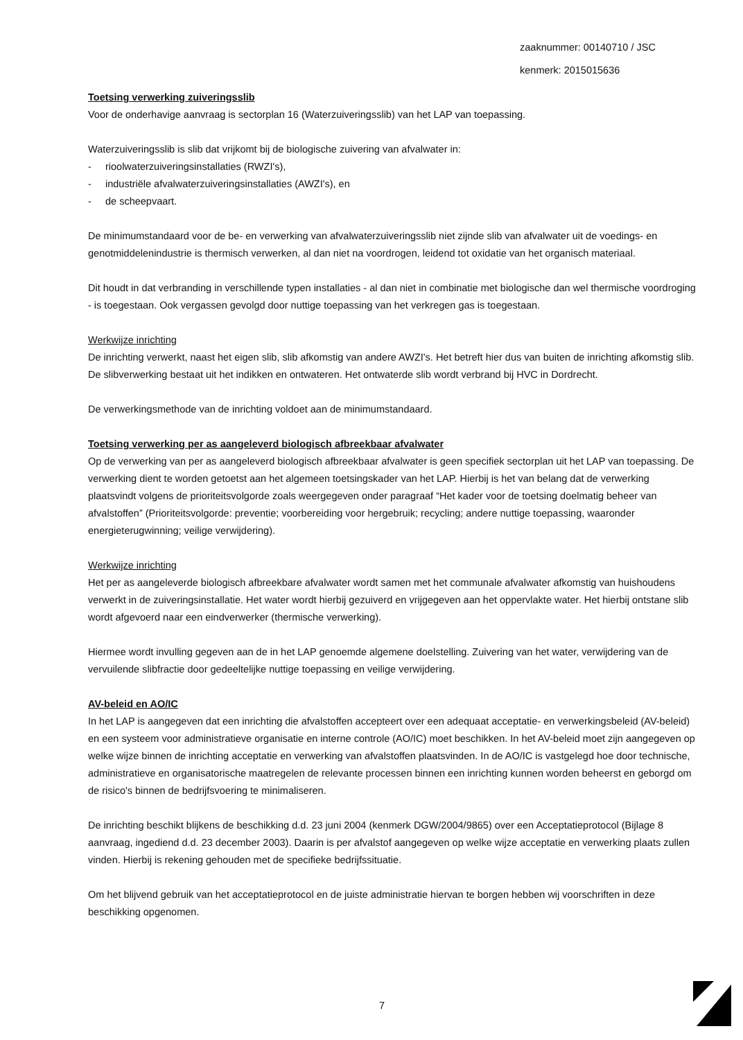zaaknummer: 00140710 / JSC
kenmerk: 2015015636
Toetsing verwerking zuiveringsslib
Voor de onderhavige aanvraag is sectorplan 16 (Waterzuiveringsslib) van het LAP van toepassing.
Waterzuiveringsslib is slib dat vrijkomt bij de biologische zuivering van afvalwater in:
- rioolwaterzuiveringsinstallaties (RWZI's),
- industriële afvalwaterzuiveringsinstallaties (AWZI's), en
- de scheepvaart.
De minimumstandaard voor de be- en verwerking van afvalwaterzuiveringsslib niet zijnde slib van afvalwater uit de voedings- en genotmiddelenindustrie is thermisch verwerken, al dan niet na voordrogen, leidend tot oxidatie van het organisch materiaal.
Dit houdt in dat verbranding in verschillende typen installaties - al dan niet in combinatie met biologische dan wel thermische voordroging - is toegestaan. Ook vergassen gevolgd door nuttige toepassing van het verkregen gas is toegestaan.
Werkwijze inrichting
De inrichting verwerkt, naast het eigen slib, slib afkomstig van andere AWZI's. Het betreft hier dus van buiten de inrichting afkomstig slib. De slibverwerking bestaat uit het indikken en ontwateren. Het ontwaterde slib wordt verbrand bij HVC in Dordrecht.
De verwerkingsmethode van de inrichting voldoet aan de minimumstandaard.
Toetsing verwerking per as aangeleverd biologisch afbreekbaar afvalwater
Op de verwerking van per as aangeleverd biologisch afbreekbaar afvalwater is geen specifiek sectorplan uit het LAP van toepassing. De verwerking dient te worden getoetst aan het algemeen toetsingskader van het LAP. Hierbij is het van belang dat de verwerking plaatsvindt volgens de prioriteitsvolgorde zoals weergegeven onder paragraaf “Het kader voor de toetsing doelmatig beheer van afvalstoffen” (Prioriteitsvolgorde: preventie; voorbereiding voor hergebruik; recycling; andere nuttige toepassing, waaronder energieterugwinning; veilige verwijdering).
Werkwijze inrichting
Het per as aangeleverde biologisch afbreekbare afvalwater wordt samen met het communale afvalwater afkomstig van huishoudens verwerkt in de zuiveringsinstallatie. Het water wordt hierbij gezuiverd en vrijgegeven aan het oppervlakte water. Het hierbij ontstane slib wordt afgevoerd naar een eindverwerker (thermische verwerking).
Hiermee wordt invulling gegeven aan de in het LAP genoemde algemene doelstelling. Zuivering van het water, verwijdering van de vervuilende slibfractie door gedeeltelijke nuttige toepassing en veilige verwijdering.
AV-beleid en AO/IC
In het LAP is aangegeven dat een inrichting die afvalstoffen accepteert over een adequaat acceptatie- en verwerkingsbeleid (AV-beleid) en een systeem voor administratieve organisatie en interne controle (AO/IC) moet beschikken. In het AV-beleid moet zijn aangegeven op welke wijze binnen de inrichting acceptatie en verwerking van afvalstoffen plaatsvinden. In de AO/IC is vastgelegd hoe door technische, administratieve en organisatorische maatregelen de relevante processen binnen een inrichting kunnen worden beheerst en geborgd om de risico's binnen de bedrijfsvoering te minimaliseren.
De inrichting beschikt blijkens de beschikking d.d. 23 juni 2004 (kenmerk DGW/2004/9865) over een Acceptatieprotocol (Bijlage 8 aanvraag, ingediend d.d. 23 december 2003). Daarin is per afvalstof aangegeven op welke wijze acceptatie en verwerking plaats zullen vinden. Hierbij is rekening gehouden met de specifieke bedrijfssituatie.
Om het blijvend gebruik van het acceptatieprotocol en de juiste administratie hiervan te borgen hebben wij voorschriften in deze beschikking opgenomen.
7